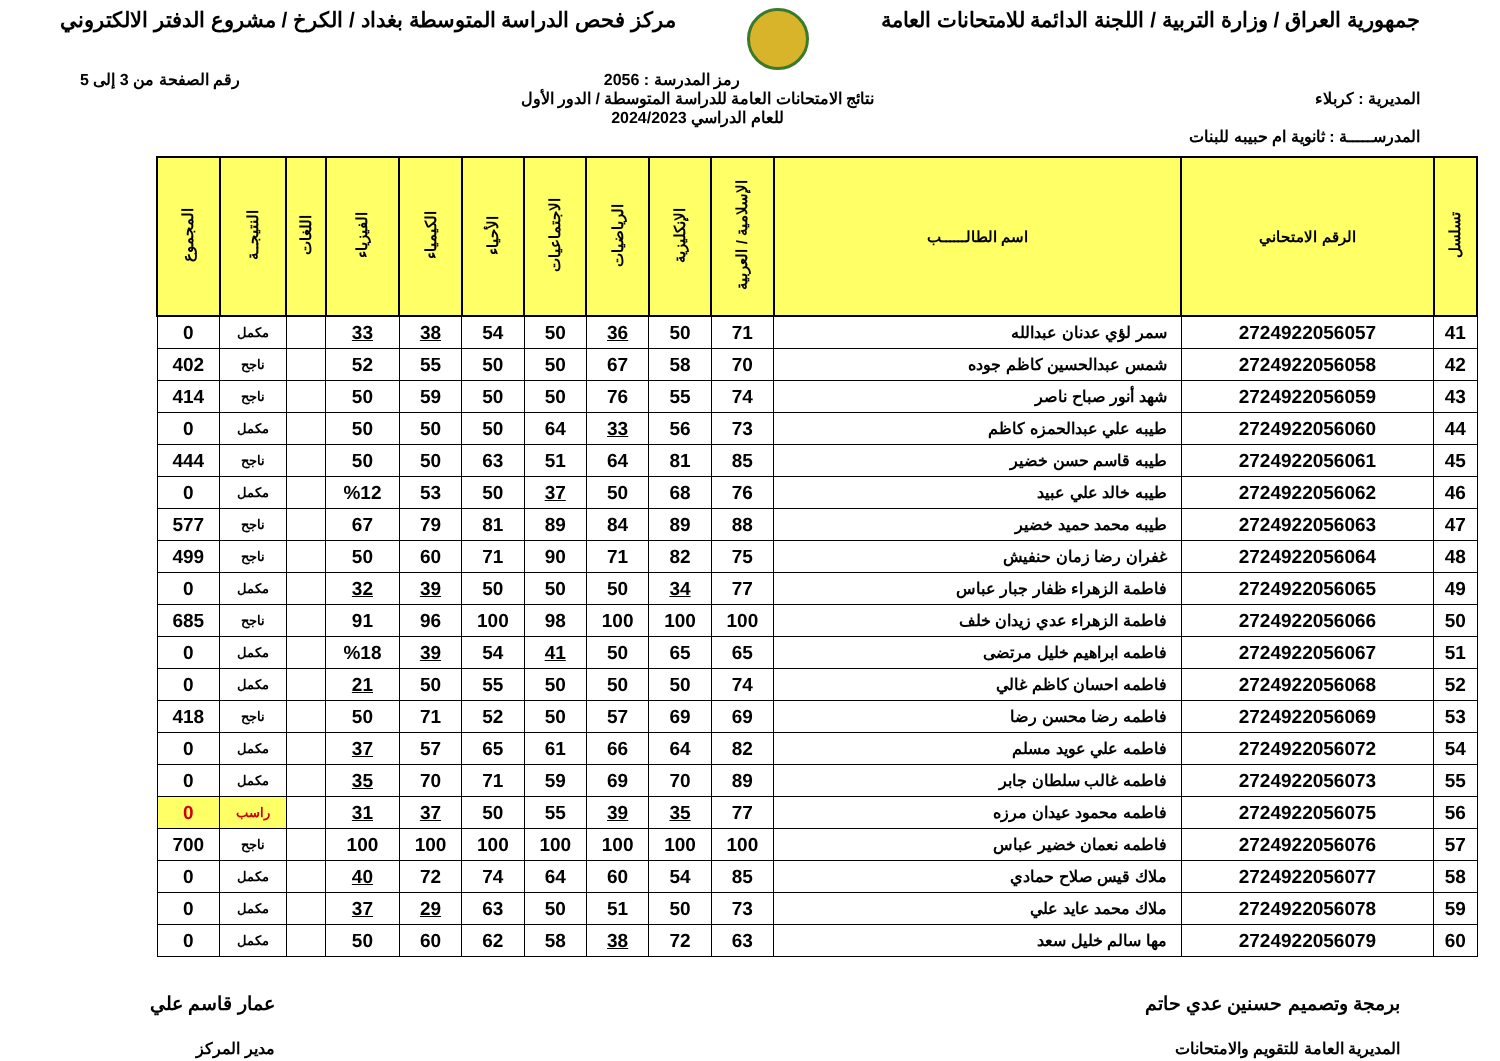جمهورية العراق / وزارة التربية / اللجنة الدائمة للامتحانات العامة
مركز فحص الدراسة المتوسطة بغداد / الكرخ / مشروع الدفتر الالكتروني
رمز المدرسة : 2056 رقم الصفحة من 3 إلى 5
المديرية : كربلاء نتائج الامتحانات العامة للدراسة المتوسطة / الدور الأول
للعام الدراسي 2024/2023
المدرســـــة : ثانوية ام حبيبه للبنات
| تسلسل | الرقم الامتحاني | اسم الطالــــــب | الإسلامية / العربية | الإنكليزية | الرياضيات | الاجتماعيات | الأحياء | الكيمياء | الفيزياء | اللغات | النتيجــة | المجموع |
| --- | --- | --- | --- | --- | --- | --- | --- | --- | --- | --- | --- | --- |
| 41 | 2724922056057 | سمر لؤي عدنان عبدالله | 71 | 50 | 36 | 50 | 54 | 38 | 33 | | مكمل | 0 |
| 42 | 2724922056058 | شمس عبدالحسين كاظم جوده | 70 | 58 | 67 | 50 | 50 | 55 | 52 | | ناجح | 402 |
| 43 | 2724922056059 | شهد أنور صباح ناصر | 74 | 55 | 76 | 50 | 50 | 59 | 50 | | ناجح | 414 |
| 44 | 2724922056060 | طيبه علي عبدالحمزه كاظم | 73 | 56 | 33 | 64 | 50 | 50 | 50 | | مكمل | 0 |
| 45 | 2724922056061 | طيبه قاسم حسن خضير | 85 | 81 | 64 | 51 | 63 | 50 | 50 | | ناجح | 444 |
| 46 | 2724922056062 | طيبه خالد علي عبيد | 76 | 68 | 50 | 37 | 50 | 53 | %12 | | مكمل | 0 |
| 47 | 2724922056063 | طيبه محمد حميد خضير | 88 | 89 | 84 | 89 | 81 | 79 | 67 | | ناجح | 577 |
| 48 | 2724922056064 | غفران رضا زمان حنفيش | 75 | 82 | 71 | 90 | 71 | 60 | 50 | | ناجح | 499 |
| 49 | 2724922056065 | فاطمة الزهراء ظفار جبار عباس | 77 | 34 | 50 | 50 | 50 | 39 | 32 | | مكمل | 0 |
| 50 | 2724922056066 | فاطمة الزهراء عدي زيدان خلف | 100 | 100 | 100 | 98 | 100 | 96 | 91 | | ناجح | 685 |
| 51 | 2724922056067 | فاطمه ابراهيم خليل مرتضى | 65 | 65 | 50 | 41 | 54 | 39 | %18 | | مكمل | 0 |
| 52 | 2724922056068 | فاطمه احسان كاظم غالي | 74 | 50 | 50 | 50 | 55 | 50 | 21 | | مكمل | 0 |
| 53 | 2724922056069 | فاطمه رضا محسن رضا | 69 | 69 | 57 | 50 | 52 | 71 | 50 | | ناجح | 418 |
| 54 | 2724922056072 | فاطمه علي عويد مسلم | 82 | 64 | 66 | 61 | 65 | 57 | 37 | | مكمل | 0 |
| 55 | 2724922056073 | فاطمه غالب سلطان جابر | 89 | 70 | 69 | 59 | 71 | 70 | 35 | | مكمل | 0 |
| 56 | 2724922056075 | فاطمه محمود عيدان مرزه | 77 | 35 | 39 | 55 | 50 | 37 | 31 | | راسب | 0 |
| 57 | 2724922056076 | فاطمه نعمان خضير عباس | 100 | 100 | 100 | 100 | 100 | 100 | 100 | | ناجح | 700 |
| 58 | 2724922056077 | ملاك قيس صلاح حمادي | 85 | 54 | 60 | 64 | 74 | 72 | 40 | | مكمل | 0 |
| 59 | 2724922056078 | ملاك محمد عايد علي | 73 | 50 | 51 | 50 | 63 | 29 | 37 | | مكمل | 0 |
| 60 | 2724922056079 | مها سالم خليل سعد | 63 | 72 | 38 | 58 | 62 | 60 | 50 | | مكمل | 0 |
برمجة وتصميم حسنين عدي حاتم
المديرية العامة للتقويم والامتحانات
عمار قاسم علي
مدير المركز